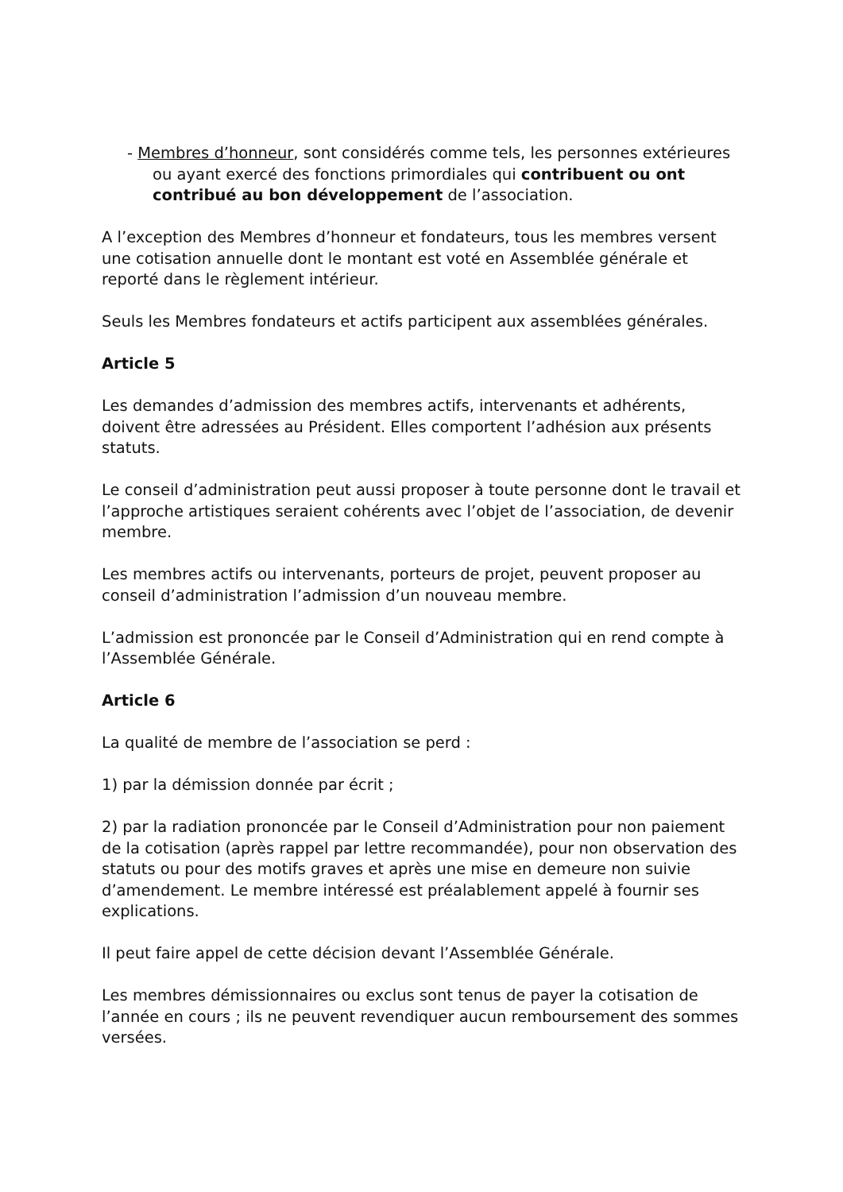- Membres d’honneur, sont considérés comme tels, les personnes extérieures ou ayant exercé des fonctions primordiales qui contribuent ou ont contribué au bon développement de l’association.
A l’exception des Membres d’honneur et fondateurs, tous les membres versent une cotisation annuelle dont le montant est voté en Assemblée générale et reporté dans le règlement intérieur.
Seuls les Membres fondateurs et actifs participent aux assemblées générales.
Article 5
Les demandes d’admission des membres actifs, intervenants et adhérents, doivent être adressées au Président. Elles comportent l’adhésion aux présents statuts.
Le conseil d’administration peut aussi proposer à toute personne dont le travail et l’approche artistiques seraient cohérents avec l’objet de l’association, de devenir membre.
Les membres actifs ou intervenants, porteurs de projet, peuvent proposer au conseil d’administration l’admission d’un nouveau membre.
L’admission est prononcée par le Conseil d’Administration qui en rend compte à l’Assemblée Générale.
Article 6
La qualité de membre de l’association se perd :
1) par la démission donnée par écrit ;
2) par la radiation prononcée par le Conseil d’Administration pour non paiement de la cotisation (après rappel par lettre recommandée), pour non observation des statuts ou pour des motifs graves et après une mise en demeure non suivie d’amendement. Le membre intéressé est préalablement appelé à fournir ses explications.
Il peut faire appel de cette décision devant l’Assemblée Générale.
Les membres démissionnaires ou exclus sont tenus de payer la cotisation de l’année en cours ; ils ne peuvent revendiquer aucun remboursement des sommes versées.